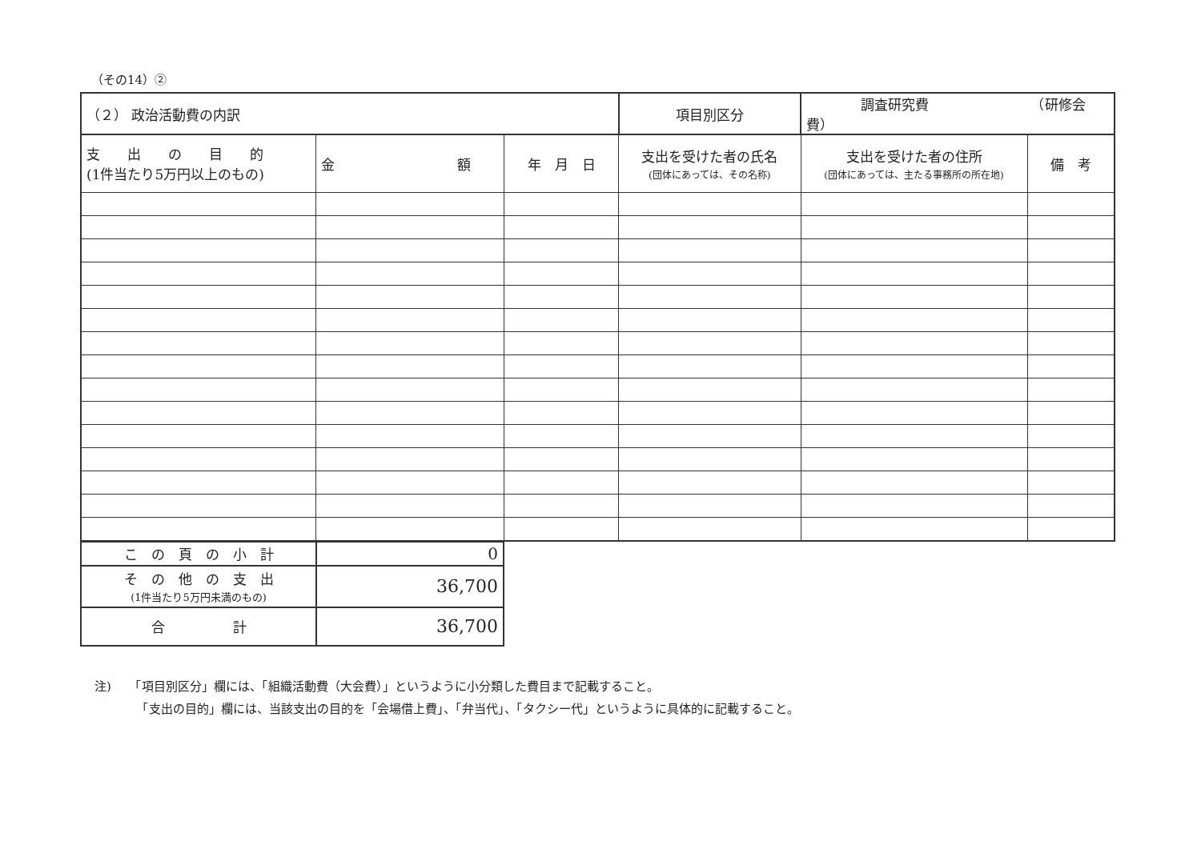（その14）②
| （２） 政治活動費の内訳 | | | | 項目別区分 | 調査研究費 （研修会費） | |
| 支 出 の 目 的 (1件当たり5万円以上のもの) | 金 額 | 年 月 日 | 支出を受けた者の氏名 (団体にあっては、その名称) | | 支出を受けた者の住所 (団体にあっては、主たる事務所の所在地) | 備 考 |
| こ の 頁 の 小 計 | 0 |
| そ の 他 の 支 出 (1件当たり5万円未満のもの) | 36,700 |
| 合 計 | 36,700 |
注)　　「項目別区分」欄には、「組織活動費（大会費）」というように小分類した費目まで記載すること。
　　　　「支出の目的」欄には、当該支出の目的を「会場借上費」、「弁当代」、「タクシー代」というように具体的に記載すること。